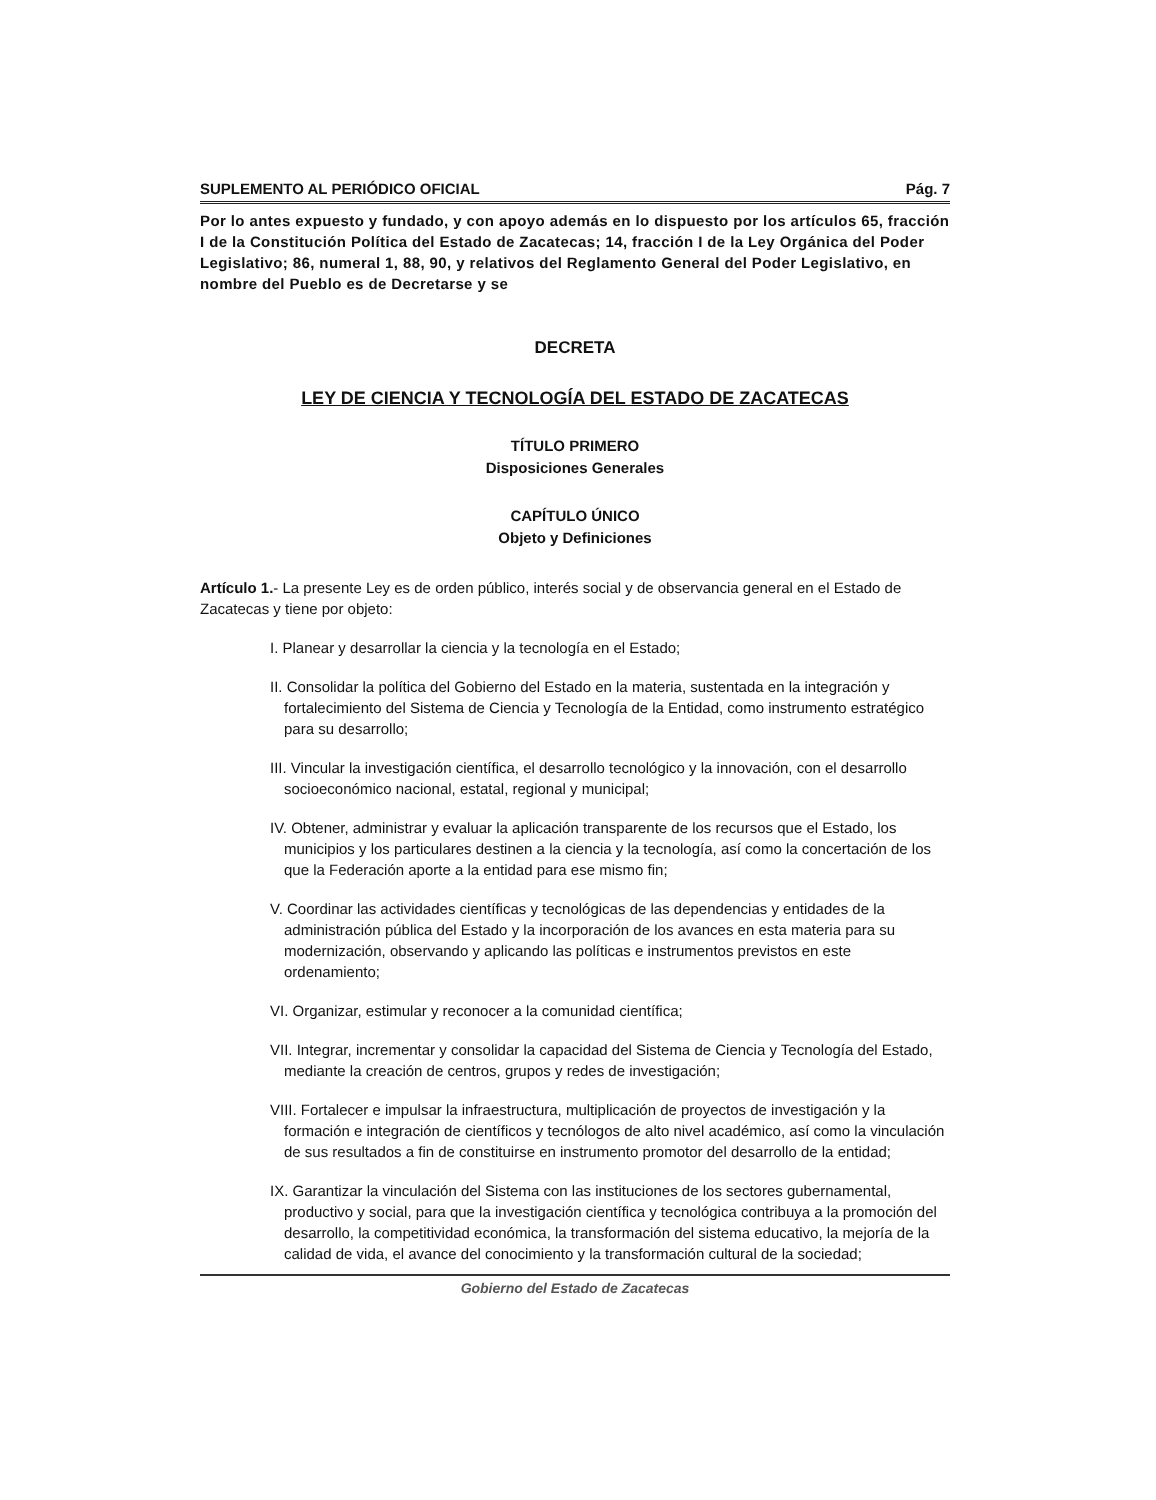SUPLEMENTO AL PERIÓDICO OFICIAL Pág. 7
Por lo antes expuesto y fundado, y con apoyo además en lo dispuesto por los artículos 65, fracción I de la Constitución Política del Estado de Zacatecas; 14, fracción I de la Ley Orgánica del Poder Legislativo; 86, numeral 1, 88, 90, y relativos del Reglamento General del Poder Legislativo, en nombre del Pueblo es de Decretarse y se
DECRETA
LEY DE CIENCIA Y TECNOLOGÍA DEL ESTADO DE ZACATECAS
TÍTULO PRIMERO
Disposiciones Generales
CAPÍTULO ÚNICO
Objeto y Definiciones
Artículo 1.- La presente Ley es de orden público, interés social y de observancia general en el Estado de Zacatecas y tiene por objeto:
I. Planear y desarrollar la ciencia y la tecnología en el Estado;
II. Consolidar la política del Gobierno del Estado en la materia, sustentada en la integración y fortalecimiento del Sistema de Ciencia y Tecnología de la Entidad, como instrumento estratégico para su desarrollo;
III. Vincular la investigación científica, el desarrollo tecnológico y la innovación, con el desarrollo socioeconómico nacional, estatal, regional y municipal;
IV. Obtener, administrar y evaluar la aplicación transparente de los recursos que el Estado, los municipios y los particulares destinen a la ciencia y la tecnología, así como la concertación de los que la Federación aporte a la entidad para ese mismo fin;
V. Coordinar las actividades científicas y tecnológicas de las dependencias y entidades de la administración pública del Estado y la incorporación de los avances en esta materia para su modernización, observando y aplicando las políticas e instrumentos previstos en este ordenamiento;
VI. Organizar, estimular y reconocer a la comunidad científica;
VII. Integrar, incrementar y consolidar la capacidad del Sistema de Ciencia y Tecnología del Estado, mediante la creación de centros, grupos y redes de investigación;
VIII. Fortalecer e impulsar la infraestructura, multiplicación de proyectos de investigación y la formación e integración de científicos y tecnólogos de alto nivel académico, así como la vinculación de sus resultados a fin de constituirse en instrumento promotor del desarrollo de la entidad;
IX. Garantizar la vinculación del Sistema con las instituciones de los sectores gubernamental, productivo y social, para que la investigación científica y tecnológica contribuya a la promoción del desarrollo, la competitividad económica, la transformación del sistema educativo, la mejoría de la calidad de vida, el avance del conocimiento y la transformación cultural de la sociedad;
Gobierno del Estado de Zacatecas